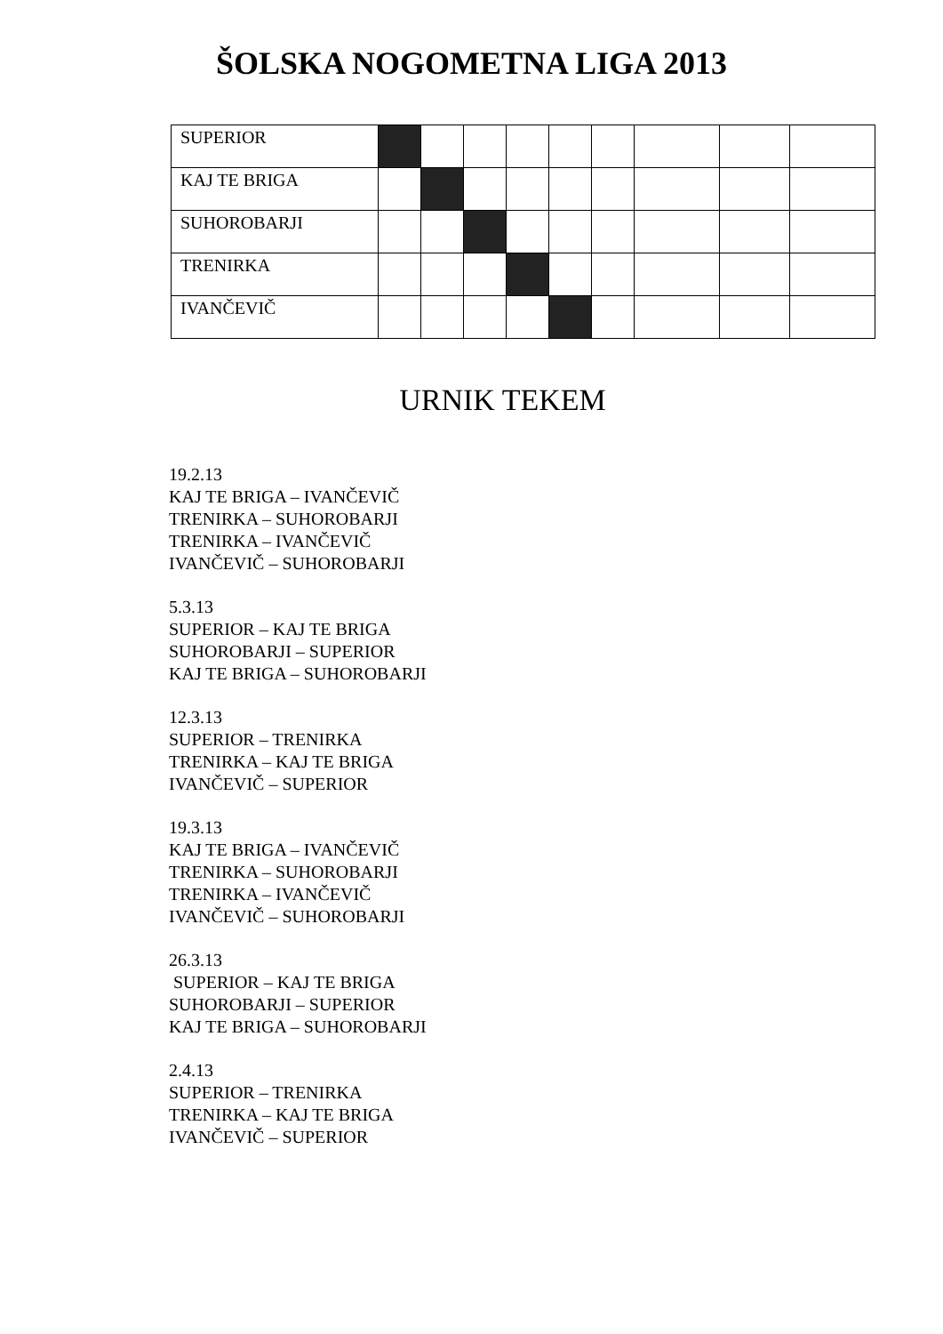ŠOLSKA NOGOMETNA LIGA 2013
| SUPERIOR | | | | | | | | | |
| KAJ TE BRIGA | | | | | | | | | |
| SUHOROBARJI | | | | | | | | | |
| TRENIRKA | | | | | | | | | |
| IVANČEVIČ | | | | | | | | | |
URNIK TEKEM
19.2.13
KAJ TE BRIGA – IVANČEVIČ
TRENIRKA – SUHOROBARJI
TRENIRKA – IVANČEVIČ
IVANČEVIČ – SUHOROBARJI
5.3.13
SUPERIOR – KAJ TE BRIGA
SUHOROBARJI – SUPERIOR
KAJ TE BRIGA – SUHOROBARJI
12.3.13
SUPERIOR – TRENIRKA
TRENIRKA – KAJ TE BRIGA
IVANČEVIČ – SUPERIOR
19.3.13
KAJ TE BRIGA – IVANČEVIČ
TRENIRKA – SUHOROBARJI
TRENIRKA – IVANČEVIČ
IVANČEVIČ – SUHOROBARJI
26.3.13
SUPERIOR – KAJ TE BRIGA
SUHOROBARJI – SUPERIOR
KAJ TE BRIGA – SUHOROBARJI
2.4.13
SUPERIOR – TRENIRKA
TRENIRKA – KAJ TE BRIGA
IVANČEVIČ – SUPERIOR